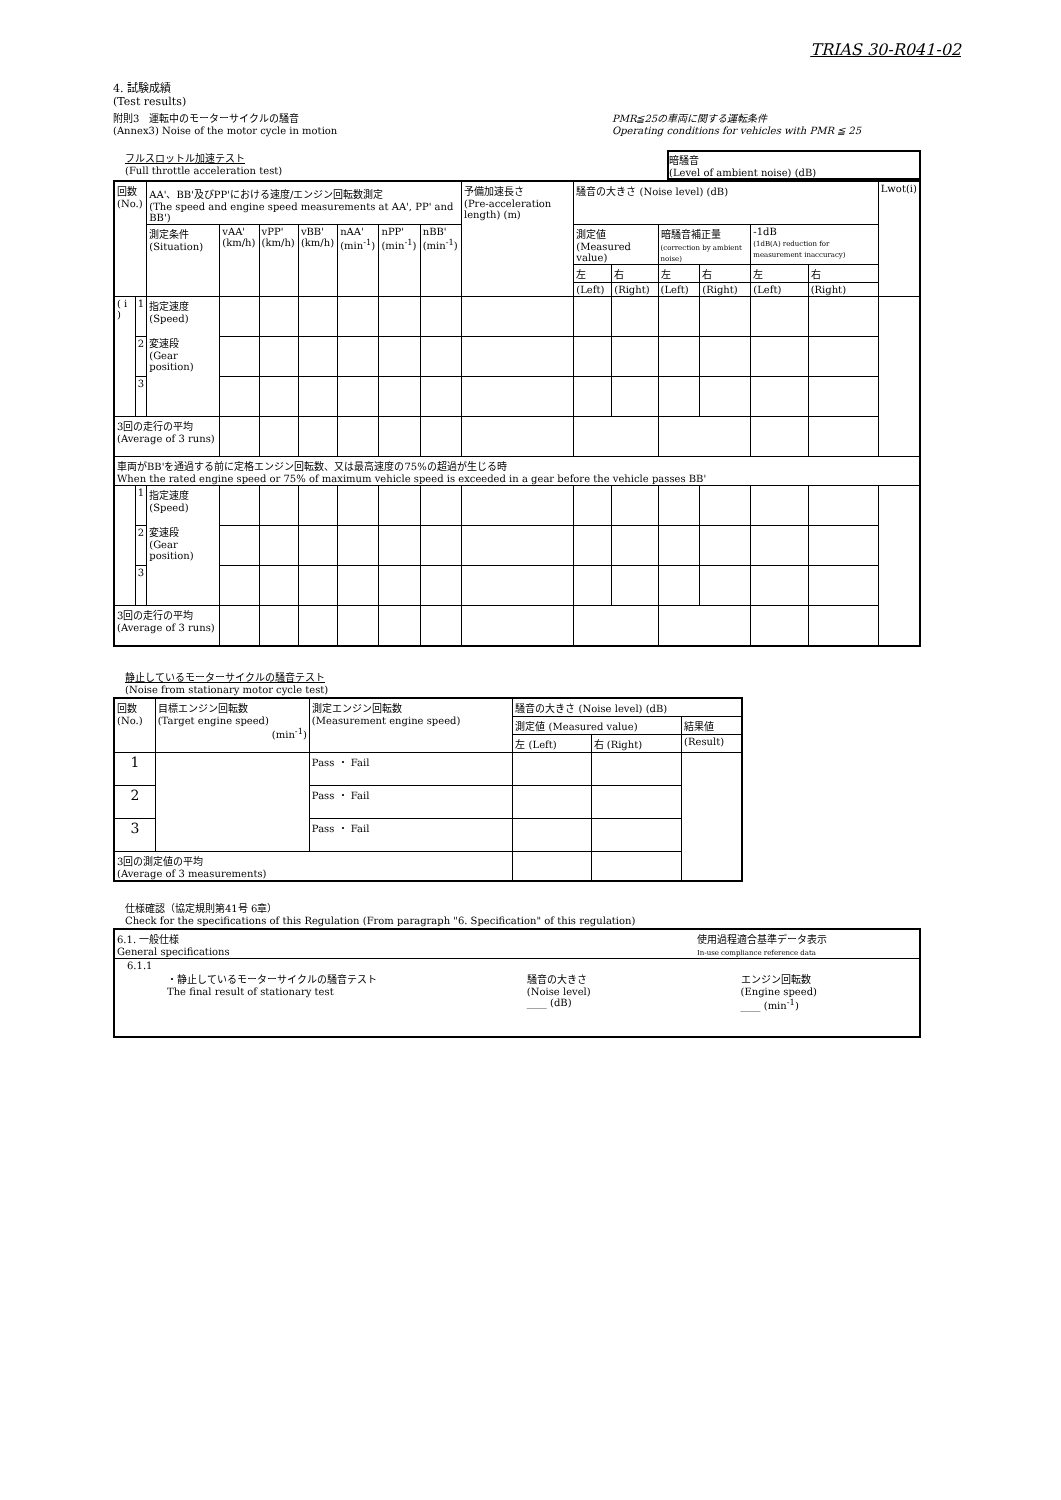TRIAS 30-R041-02
4. 試験成績
(Test results)
附則3　運転中のモーターサイクルの騒音
(Annex3) Noise of the motor cycle in motion
PMR≦25の車両に関する運転条件
Operating conditions for vehicles with PMR ≦ 25
フルスロットル加速テスト
(Full throttle acceleration test)
暗騒音
(Level of ambient noise) (dB)
| 回数 (No.) | | AA'、BB'及びPP'における速度/エンジン回転数測定 (The speed and engine speed measurements at AA', PP' and BB') | | | | | | | 予備加速長さ (Pre-acceleration length) (m) | 騒音の大きさ (Noise level) (dB) | | | | | | Lwot(i) |
| --- | --- | --- | --- | --- | --- | --- | --- | --- | --- | --- | --- | --- | --- | --- | --- | --- |
| | | 測定条件 (Situation) | vAA' (km/h) | vPP' (km/h) | vBB' (km/h) | nAA' (min<sup>-1</sup>) | nPP' (min<sup>-1</sup>) | nBB' (min<sup>-1</sup>) | | 測定値 (Measured value) | | 暗騒音補正量 (correction by ambient noise) | | -1dB (1dB(A) reduction for measurement inaccuracy) | | |
| | | | | | | | | | | 左 | 右 | 左 | 右 | 左 | 右 | |
| | | | | | | | | | | (Left) | (Right) | (Left) | (Right) | (Left) | (Right) | |
| ( i ) | 1 | 指定速度 (Speed) 変速段 (Gear position) | | | | | | | | | | | | | | |
| | 2 | | | | | | | | | | | | | | | |
| | 3 | | | | | | | | | | | | | | | |
| 3回の走行の平均 (Average of 3 runs) | | | | | | | | | | | | | | | | |
| 車両がBB'を通過する前に定格エンジン回転数、又は最高速度の75%の超過が生じる時 When the rated engine speed or 75% of maximum vehicle speed is exceeded in a gear before the vehicle passes BB' | | | | | | | | | | | | | | | | |
| | 1 | 指定速度 (Speed) 変速段 (Gear position) | | | | | | | | | | | | | | |
| | 2 | | | | | | | | | | | | | | | |
| | 3 | | | | | | | | | | | | | | | |
| 3回の走行の平均 (Average of 3 runs) | | | | | | | | | | | | | | | | |
静止しているモーターサイクルの騒音テスト
(Noise from stationary motor cycle test)
| 回数 (No.) | 目標エンジン回転数 (Target engine speed) (min<sup>-1</sup>) | 測定エンジン回転数 (Measurement engine speed) | 騒音の大きさ (Noise level) (dB) | | |
| --- | --- | --- | --- | --- | --- |
| | | | 測定値 (Measured value) | | 結果値 |
| | | | 左 (Left) | 右 (Right) | (Result) |
| 1 | | Pass ・ Fail | | | |
| 2 | | Pass ・ Fail | | | |
| 3 | | Pass ・ Fail | | | |
| 3回の測定値の平均 (Average of 3 measurements) | | | | | |
仕様確認（協定規則第41号 6章）
Check for the specifications of this Regulation (From paragraph "6. Specification" of this regulation)
| 6.1. 一般仕様 General specifications | 使用過程適合基準データ表示 In-use compliance reference data |
| 6.1.1 ・静止しているモーターサイクルの騒音テスト The final result of stationary test 騒音の大きさ (Noise level) ____ (dB) エンジン回転数 (Engine speed) ____ (min<sup>-1</sup>) | |